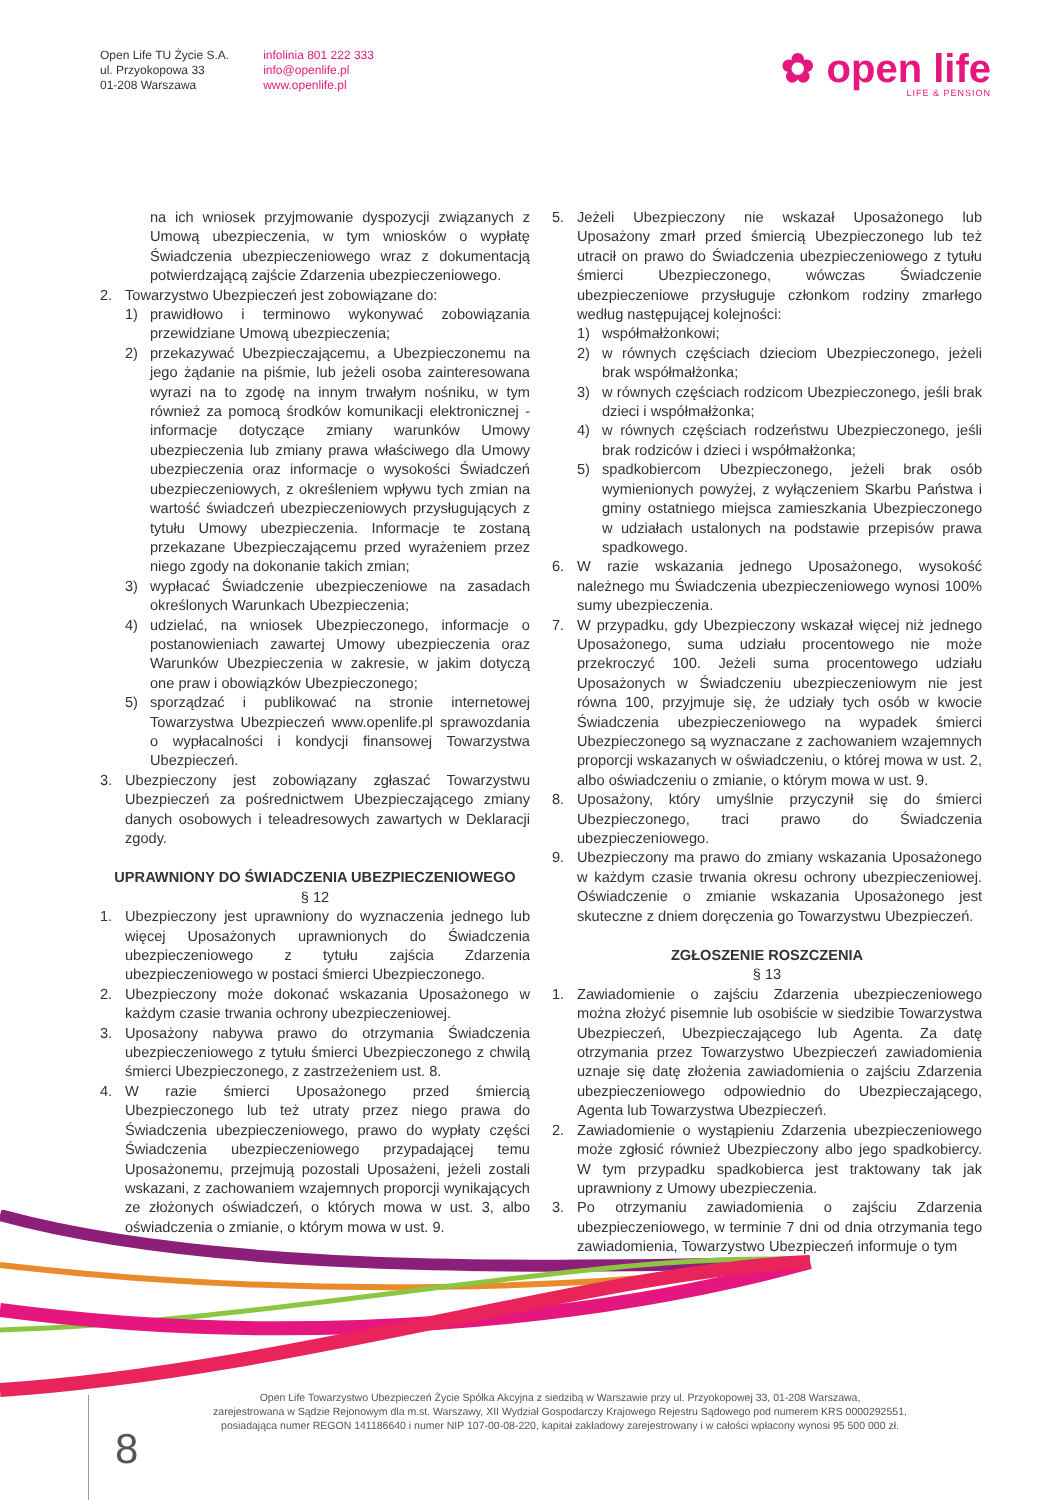Open Life TU Życie S.A.
ul. Przyokopowa 33
01-208 Warszawa
infolinia 801 222 333
info@openlife.pl
www.openlife.pl
✿ open life
LIFE & PENSION
na ich wniosek przyjmowanie dyspozycji związanych z Umową ubezpieczenia, w tym wniosków o wypłatę Świadczenia ubezpieczeniowego wraz z dokumentacją potwierdzającą zajście Zdarzenia ubezpieczeniowego.
2. Towarzystwo Ubezpieczeń jest zobowiązane do:
1) prawidłowo i terminowo wykonywać zobowiązania przewidziane Umową ubezpieczenia;
2) przekazywać Ubezpieczającemu, a Ubezpieczonemu na jego żądanie na piśmie, lub jeżeli osoba zainteresowana wyrazi na to zgodę na innym trwałym nośniku, w tym również za pomocą środków komunikacji elektronicznej - informacje dotyczące zmiany warunków Umowy ubezpieczenia lub zmiany prawa właściwego dla Umowy ubezpieczenia oraz informacje o wysokości Świadczeń ubezpieczeniowych, z określeniem wpływu tych zmian na wartość świadczeń ubezpieczeniowych przysługujących z tytułu Umowy ubezpieczenia. Informacje te zostaną przekazane Ubezpieczającemu przed wyrażeniem przez niego zgody na dokonanie takich zmian;
3) wypłacać Świadczenie ubezpieczeniowe na zasadach określonych Warunkach Ubezpieczenia;
4) udzielać, na wniosek Ubezpieczonego, informacje o postanowieniach zawartej Umowy ubezpieczenia oraz Warunków Ubezpieczenia w zakresie, w jakim dotyczą one praw i obowiązków Ubezpieczonego;
5) sporządzać i publikować na stronie internetowej Towarzystwa Ubezpieczeń www.openlife.pl sprawozdania o wypłacalności i kondycji finansowej Towarzystwa Ubezpieczeń.
3. Ubezpieczony jest zobowiązany zgłaszać Towarzystwu Ubezpieczeń za pośrednictwem Ubezpieczającego zmiany danych osobowych i teleadresowych zawartych w Deklaracji zgody.
UPRAWNIONY DO ŚWIADCZENIA UBEZPIECZENIOWEGO
§ 12
1. Ubezpieczony jest uprawniony do wyznaczenia jednego lub więcej Uposażonych uprawnionych do Świadczenia ubezpieczeniowego z tytułu zajścia Zdarzenia ubezpieczeniowego w postaci śmierci Ubezpieczonego.
2. Ubezpieczony może dokonać wskazania Uposażonego w każdym czasie trwania ochrony ubezpieczeniowej.
3. Uposażony nabywa prawo do otrzymania Świadczenia ubezpieczeniowego z tytułu śmierci Ubezpieczonego z chwilą śmierci Ubezpieczonego, z zastrzeżeniem ust. 8.
4. W razie śmierci Uposażonego przed śmiercią Ubezpieczonego lub też utraty przez niego prawa do Świadczenia ubezpieczeniowego, prawo do wypłaty części Świadczenia ubezpieczeniowego przypadającej temu Uposażonemu, przejmują pozostali Uposażeni, jeżeli zostali wskazani, z zachowaniem wzajemnych proporcji wynikających ze złożonych oświadczeń, o których mowa w ust. 3, albo oświadczenia o zmianie, o którym mowa w ust. 9.
5. Jeżeli Ubezpieczony nie wskazał Uposażonego lub Uposażony zmarł przed śmiercią Ubezpieczonego lub też utracił on prawo do Świadczenia ubezpieczeniowego z tytułu śmierci Ubezpieczonego, wówczas Świadczenie ubezpieczeniowe przysługuje członkom rodziny zmarłego według następującej kolejności:
1) współmałżonkowi;
2) w równych częściach dzieciom Ubezpieczonego, jeżeli brak współmałżonka;
3) w równych częściach rodzicom Ubezpieczonego, jeśli brak dzieci i współmałżonka;
4) w równych częściach rodzeństwu Ubezpieczonego, jeśli brak rodziców i dzieci i współmałżonka;
5) spadkobiercom Ubezpieczonego, jeżeli brak osób wymienionych powyżej, z wyłączeniem Skarbu Państwa i gminy ostatniego miejsca zamieszkania Ubezpieczonego w udziałach ustalonych na podstawie przepisów prawa spadkowego.
6. W razie wskazania jednego Uposażonego, wysokość należnego mu Świadczenia ubezpieczeniowego wynosi 100% sumy ubezpieczenia.
7. W przypadku, gdy Ubezpieczony wskazał więcej niż jednego Uposażonego, suma udziału procentowego nie może przekroczyć 100. Jeżeli suma procentowego udziału Uposażonych w Świadczeniu ubezpieczeniowym nie jest równa 100, przyjmuje się, że udziały tych osób w kwocie Świadczenia ubezpieczeniowego na wypadek śmierci Ubezpieczonego są wyznaczane z zachowaniem wzajemnych proporcji wskazanych w oświadczeniu, o której mowa w ust. 2, albo oświadczeniu o zmianie, o którym mowa w ust. 9.
8. Uposażony, który umyślnie przyczynił się do śmierci Ubezpieczonego, traci prawo do Świadczenia ubezpieczeniowego.
9. Ubezpieczony ma prawo do zmiany wskazania Uposażonego w każdym czasie trwania okresu ochrony ubezpieczeniowej. Oświadczenie o zmianie wskazania Uposażonego jest skuteczne z dniem doręczenia go Towarzystwu Ubezpieczeń.
ZGŁOSZENIE ROSZCZENIA
§ 13
1. Zawiadomienie o zajściu Zdarzenia ubezpieczeniowego można złożyć pisemnie lub osobiście w siedzibie Towarzystwa Ubezpieczeń, Ubezpieczającego lub Agenta. Za datę otrzymania przez Towarzystwo Ubezpieczeń zawiadomienia uznaje się datę złożenia zawiadomienia o zajściu Zdarzenia ubezpieczeniowego odpowiednio do Ubezpieczającego, Agenta lub Towarzystwa Ubezpieczeń.
2. Zawiadomienie o wystąpieniu Zdarzenia ubezpieczeniowego może zgłosić również Ubezpieczony albo jego spadkobiercy. W tym przypadku spadkobierca jest traktowany tak jak uprawniony z Umowy ubezpieczenia.
3. Po otrzymaniu zawiadomienia o zajściu Zdarzenia ubezpieczeniowego, w terminie 7 dni od dnia otrzymania tego zawiadomienia, Towarzystwo Ubezpieczeń informuje o tym
Open Life Towarzystwo Ubezpieczeń Życie Spółka Akcyjna z siedzibą w Warszawie przy ul. Przyokopowej 33, 01-208 Warszawa,
zarejestrowana w Sądzie Rejonowym dla m.st. Warszawy, XII Wydział Gospodarczy Krajowego Rejestru Sądowego pod numerem KRS 0000292551,
posiadająca numer REGON 141186640 i numer NIP 107-00-08-220, kapitał zakładowy zarejestrowany i w całości wpłacony wynosi 95 500 000 zł.
8